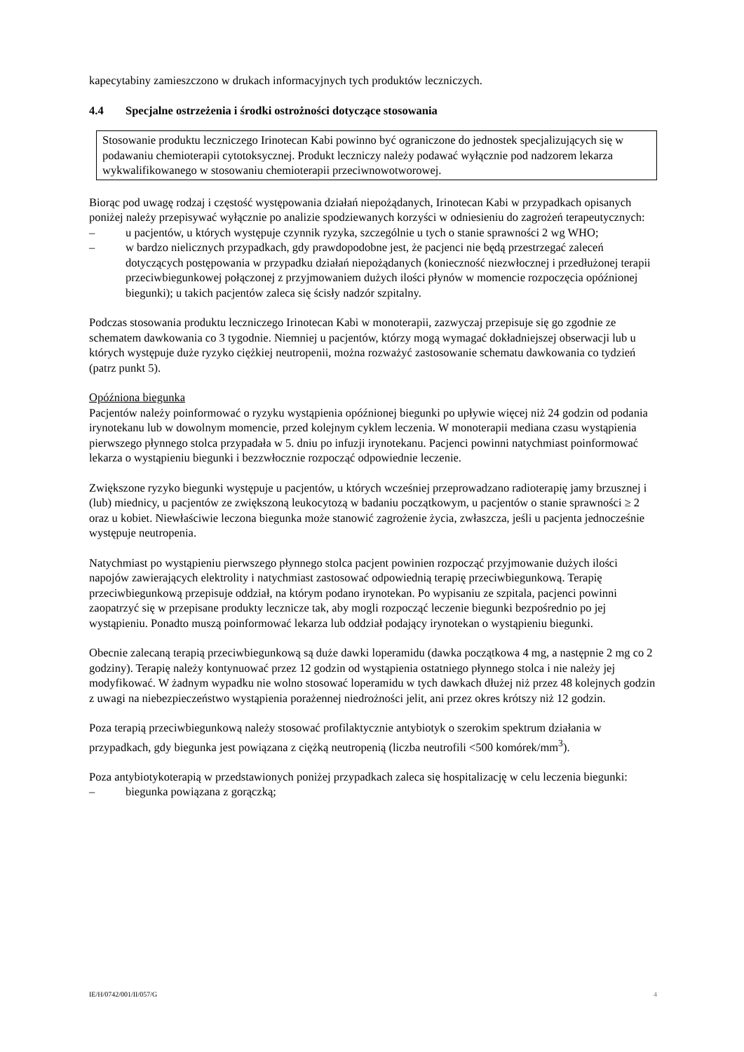kapecytabiny zamieszczono w drukach informacyjnych tych produktów leczniczych.
4.4 Specjalne ostrzeżenia i środki ostrożności dotyczące stosowania
Stosowanie produktu leczniczego Irinotecan Kabi powinno być ograniczone do jednostek specjalizujących się w podawaniu chemioterapii cytotoksycznej. Produkt leczniczy należy podawać wyłącznie pod nadzorem lekarza wykwalifikowanego w stosowaniu chemioterapii przeciwnowotworowej.
Biorąc pod uwagę rodzaj i częstość występowania działań niepożądanych, Irinotecan Kabi w przypadkach opisanych poniżej należy przepisywać wyłącznie po analizie spodziewanych korzyści w odniesieniu do zagrożeń terapeutycznych:
– u pacjentów, u których występuje czynnik ryzyka, szczególnie u tych o stanie sprawności 2 wg WHO;
– w bardzo nielicznych przypadkach, gdy prawdopodobne jest, że pacjenci nie będą przestrzegać zaleceń dotyczących postępowania w przypadku działań niepożądanych (konieczność niezwłocznej i przedłużonej terapii przeciwbiegunkowej połączonej z przyjmowaniem dużych ilości płynów w momencie rozpoczęcia opóźnionej biegunki); u takich pacjentów zaleca się ścisły nadzór szpitalny.
Podczas stosowania produktu leczniczego Irinotecan Kabi w monoterapii, zazwyczaj przepisuje się go zgodnie ze schematem dawkowania co 3 tygodnie. Niemniej u pacjentów, którzy mogą wymagać dokładniejszej obserwacji lub u których występuje duże ryzyko ciężkiej neutropenii, można rozważyć zastosowanie schematu dawkowania co tydzień (patrz punkt 5).
Opóźniona biegunka
Pacjentów należy poinformować o ryzyku wystąpienia opóźnionej biegunki po upływie więcej niż 24 godzin od podania irynotekanu lub w dowolnym momencie, przed kolejnym cyklem leczenia. W monoterapii mediana czasu wystąpienia pierwszego płynnego stolca przypadała w 5. dniu po infuzji irynotekanu. Pacjenci powinni natychmiast poinformować lekarza o wystąpieniu biegunki i bezzwłocznie rozpocząć odpowiednie leczenie.
Zwiększone ryzyko biegunki występuje u pacjentów, u których wcześniej przeprowadzano radioterapię jamy brzusznej i (lub) miednicy, u pacjentów ze zwiększoną leukocytozą w badaniu początkowym, u pacjentów o stanie sprawności ≥ 2 oraz u kobiet. Niewłaściwie leczona biegunka może stanowić zagrożenie życia, zwłaszcza, jeśli u pacjenta jednocześnie występuje neutropenia.
Natychmiast po wystąpieniu pierwszego płynnego stolca pacjent powinien rozpocząć przyjmowanie dużych ilości napojów zawierających elektrolity i natychmiast zastosować odpowiednią terapię przeciwbiegunkową. Terapię przeciwbiegunkową przepisuje oddział, na którym podano irynotekan. Po wypisaniu ze szpitala, pacjenci powinni zaopatrzyć się w przepisane produkty lecznicze tak, aby mogli rozpocząć leczenie biegunki bezpośrednio po jej wystąpieniu. Ponadto muszą poinformować lekarza lub oddział podający irynotekan o wystąpieniu biegunki.
Obecnie zalecaną terapią przeciwbiegunkową są duże dawki loperamidu (dawka początkowa 4 mg, a następnie 2 mg co 2 godziny). Terapię należy kontynuować przez 12 godzin od wystąpienia ostatniego płynnego stolca i nie należy jej modyfikować. W żadnym wypadku nie wolno stosować loperamidu w tych dawkach dłużej niż przez 48 kolejnych godzin z uwagi na niebezpieczeństwo wystąpienia porażennej niedrożności jelit, ani przez okres krótszy niż 12 godzin.
Poza terapią przeciwbiegunkową należy stosować profilaktycznie antybiotyk o szerokim spektrum działania w przypadkach, gdy biegunka jest powiązana z ciężką neutropenią (liczba neutrofili <500 komórek/mm<sup>3</sup>).
Poza antybiotykoterapią w przedstawionych poniżej przypadkach zaleca się hospitalizację w celu leczenia biegunki:
– biegunka powiązana z gorączką;
IE/H/0742/001/II/057/G 4